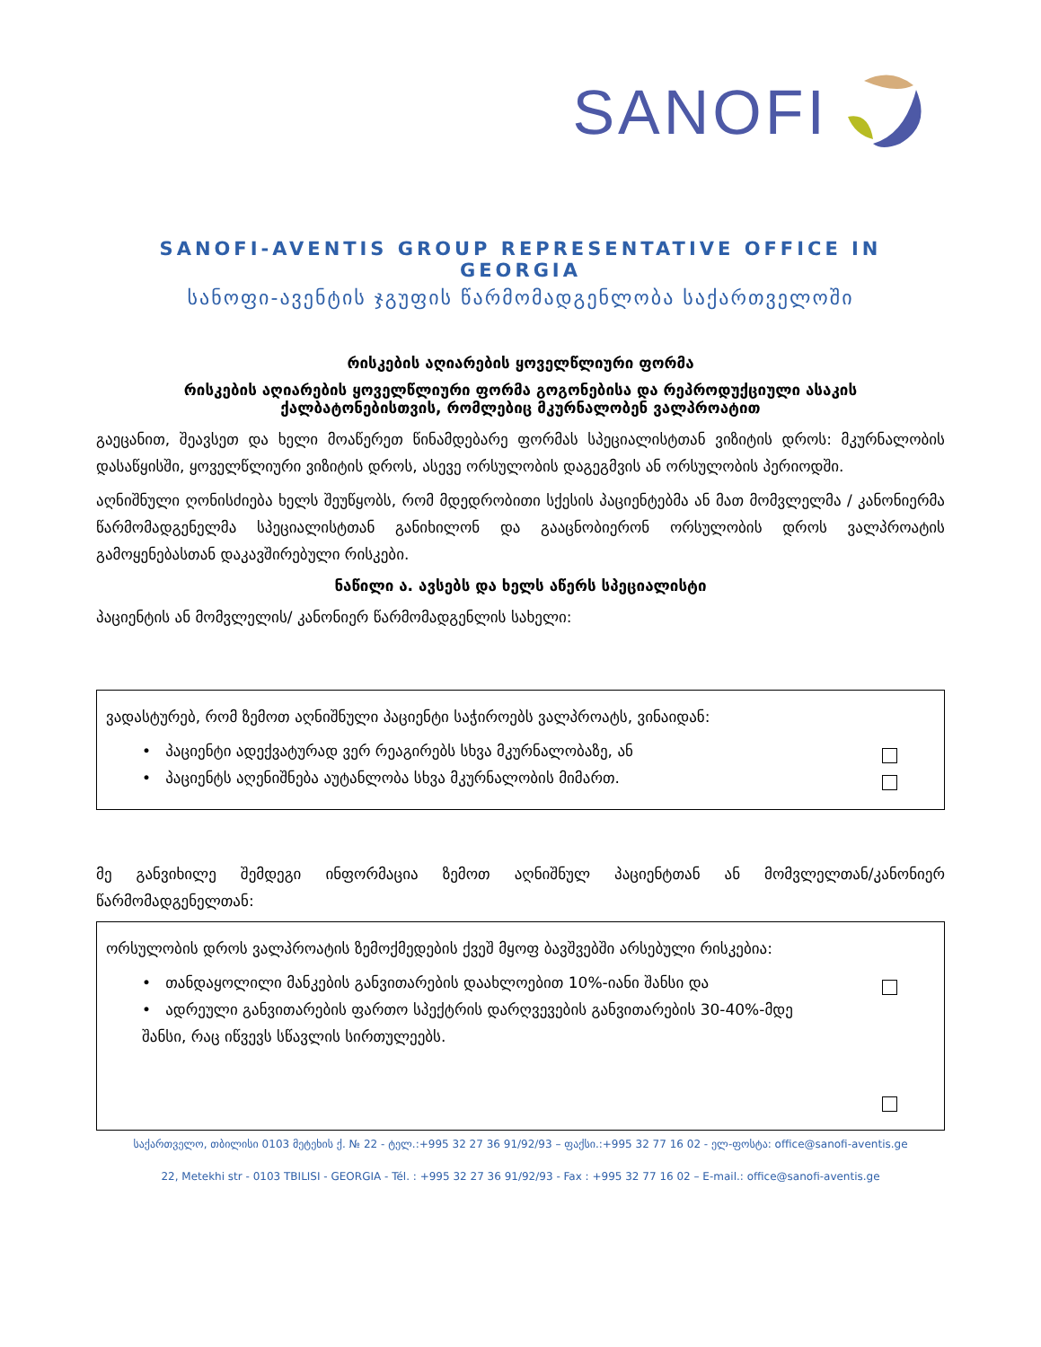SANOFI
SANOFI-AVENTIS GROUP REPRESENTATIVE OFFICE IN GEORGIA
სანოფი-ავენტის ჯგუფის წარმომადგენლობა საქართველოში
რისკების აღიარების ყოველწლიური ფორმა
რისკების აღიარების ყოველწლიური ფორმა გოგონებისა და რეპროდუქციული ასაკის
ქალბატონებისთვის, რომლებიც მკურნალობენ ვალპროატით
გაეცანით, შეავსეთ და ხელი მოაწერეთ წინამდებარე ფორმას სპეციალისტთან ვიზიტის დროს: მკურნალობის დასაწყისში, ყოველწლიური ვიზიტის დროს, ასევე ორსულობის დაგეგმვის ან ორსულობის პერიოდში.
აღნიშნული ღონისძიება ხელს შეუწყობს, რომ მდედრობითი სქესის პაციენტებმა ან მათ მომვლელმა / კანონიერმა წარმომადგენელმა სპეციალისტთან განიხილონ და გააცნობიერონ ორსულობის დროს ვალპროატის გამოყენებასთან დაკავშირებული რისკები.
ნაწილი ა. ავსებს და ხელს აწერს სპეციალისტი
პაციენტის ან მომვლელის/ კანონიერ წარმომადგენლის სახელი:
ვადასტურებ, რომ ზემოთ აღნიშნული პაციენტი საჭიროებს ვალპროატს, ვინაიდან:
• პაციენტი ადექვატურად ვერ რეაგირებს სხვა მკურნალობაზე, ან
• პაციენტს აღენიშნება აუტანლობა სხვა მკურნალობის მიმართ.
მე განვიხილე შემდეგი ინფორმაცია ზემოთ აღნიშნულ პაციენტთან ან მომვლელთან/კანონიერ წარმომადგენელთან:
ორსულობის დროს ვალპროატის ზემოქმედების ქვეშ მყოფ ბავშვებში არსებული რისკებია:
• თანდაყოლილი მანკების განვითარების დაახლოებით 10%-იანი შანსი და
• ადრეული განვითარების ფართო სპექტრის დარღვევების განვითარების 30-40%-მდე შანსი, რაც იწვევს სწავლის სირთულეებს.
საქართველო, თბილისი 0103 მეტეხის ქ. № 22 - ტელ.:+995 32 27 36 91/92/93 – ფაქსი.:+995 32 77 16 02 - ელ-ფოსტა: office@sanofi-aventis.ge
22, Metekhi str - 0103 TBILISI - GEORGIA - Tél. : +995 32 27 36 91/92/93 - Fax : +995 32 77 16 02 – E-mail.: office@sanofi-aventis.ge